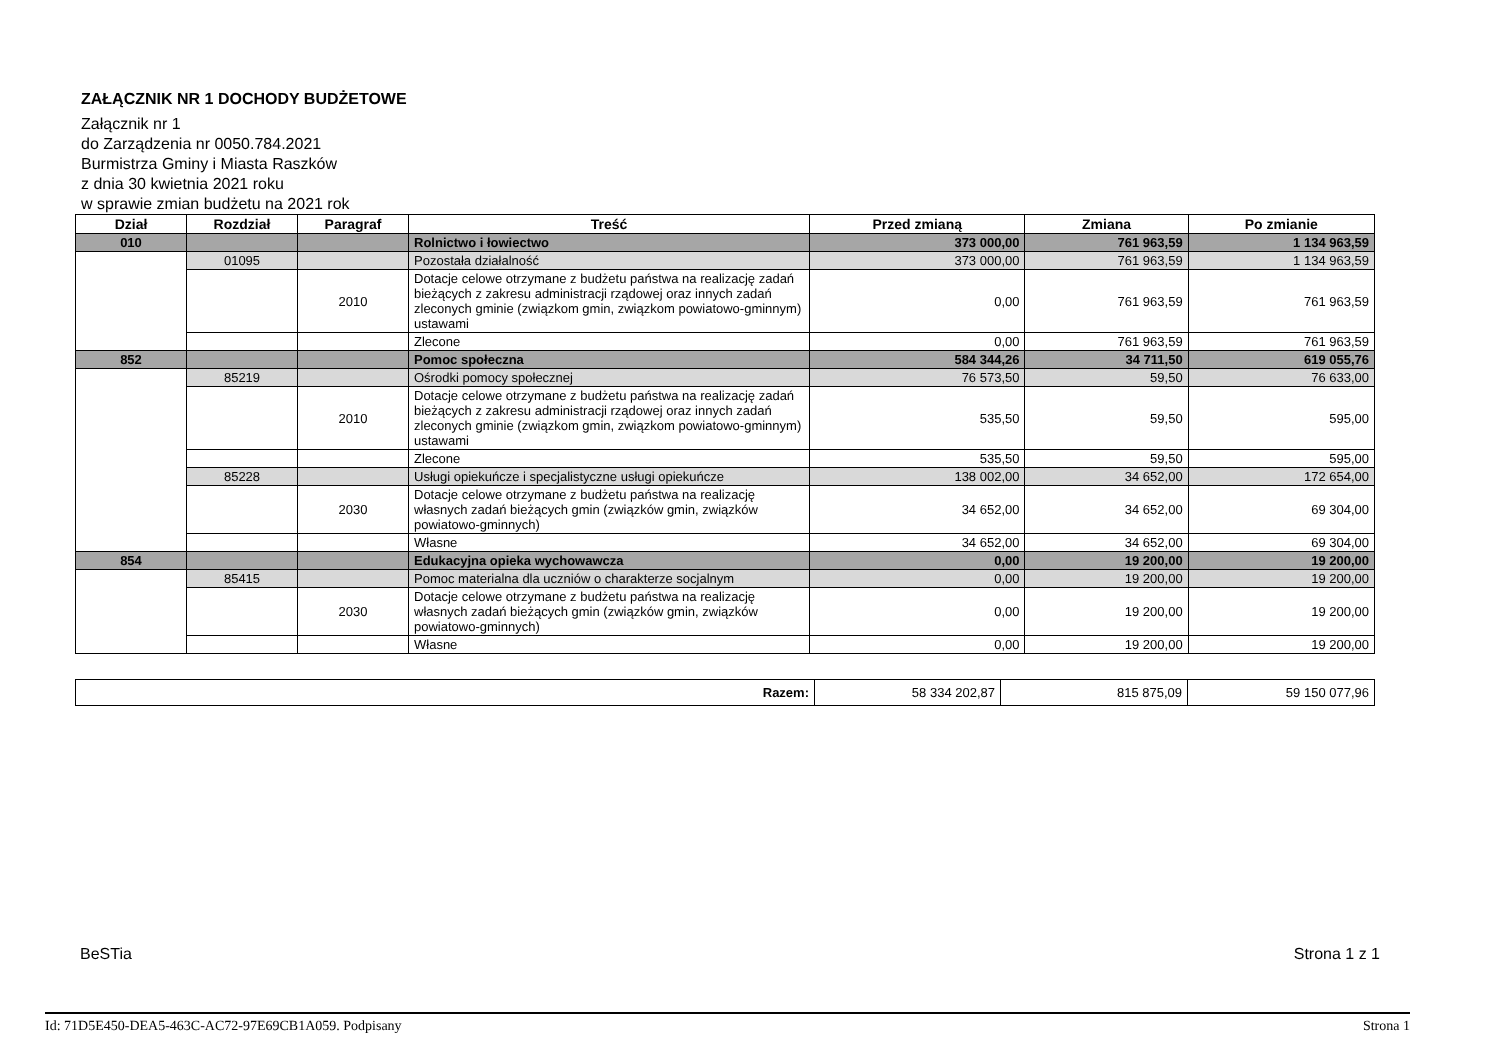ZAŁĄCZNIK NR 1 DOCHODY BUDŻETOWE
Załącznik nr 1
do Zarządzenia nr 0050.784.2021
Burmistrza Gminy i Miasta Raszków
z dnia 30 kwietnia 2021 roku
w sprawie zmian budżetu na 2021 rok
| Dział | Rozdział | Paragraf | Treść | Przed zmianą | Zmiana | Po zmianie |
| --- | --- | --- | --- | --- | --- | --- |
| 010 | | | Rolnictwo i łowiectwo | 373 000,00 | 761 963,59 | 1 134 963,59 |
| | 01095 | | Pozostała działalność | 373 000,00 | 761 963,59 | 1 134 963,59 |
| | | 2010 | Dotacje celowe otrzymane z budżetu państwa na realizację zadań bieżących z zakresu administracji rządowej oraz innych zadań zleconych gminie (związkom gmin, związkom powiatowo-gminnym) ustawami | 0,00 | 761 963,59 | 761 963,59 |
| | | | Zlecone | 0,00 | 761 963,59 | 761 963,59 |
| 852 | | | Pomoc społeczna | 584 344,26 | 34 711,50 | 619 055,76 |
| | 85219 | | Ośrodki pomocy społecznej | 76 573,50 | 59,50 | 76 633,00 |
| | | 2010 | Dotacje celowe otrzymane z budżetu państwa na realizację zadań bieżących z zakresu administracji rządowej oraz innych zadań zleconych gminie (związkom gmin, związkom powiatowo-gminnym) ustawami | 535,50 | 59,50 | 595,00 |
| | | | Zlecone | 535,50 | 59,50 | 595,00 |
| | 85228 | | Usługi opiekuńcze i specjalistyczne usługi opiekuńcze | 138 002,00 | 34 652,00 | 172 654,00 |
| | | 2030 | Dotacje celowe otrzymane z budżetu państwa na realizację własnych zadań bieżących gmin (związków gmin, związków powiatowo-gminnych) | 34 652,00 | 34 652,00 | 69 304,00 |
| | | | Własne | 34 652,00 | 34 652,00 | 69 304,00 |
| 854 | | | Edukacyjna opieka wychowawcza | 0,00 | 19 200,00 | 19 200,00 |
| | 85415 | | Pomoc materialna dla uczniów o charakterze socjalnym | 0,00 | 19 200,00 | 19 200,00 |
| | | 2030 | Dotacje celowe otrzymane z budżetu państwa na realizację własnych zadań bieżących gmin (związków gmin, związków powiatowo-gminnych) | 0,00 | 19 200,00 | 19 200,00 |
| | | | Własne | 0,00 | 19 200,00 | 19 200,00 |
| Razem: | 58 334 202,87 | 815 875,09 | 59 150 077,96 |
BeSTia Strona 1 z 1
Id: 71D5E450-DEA5-463C-AC72-97E69CB1A059. Podpisany Strona 1